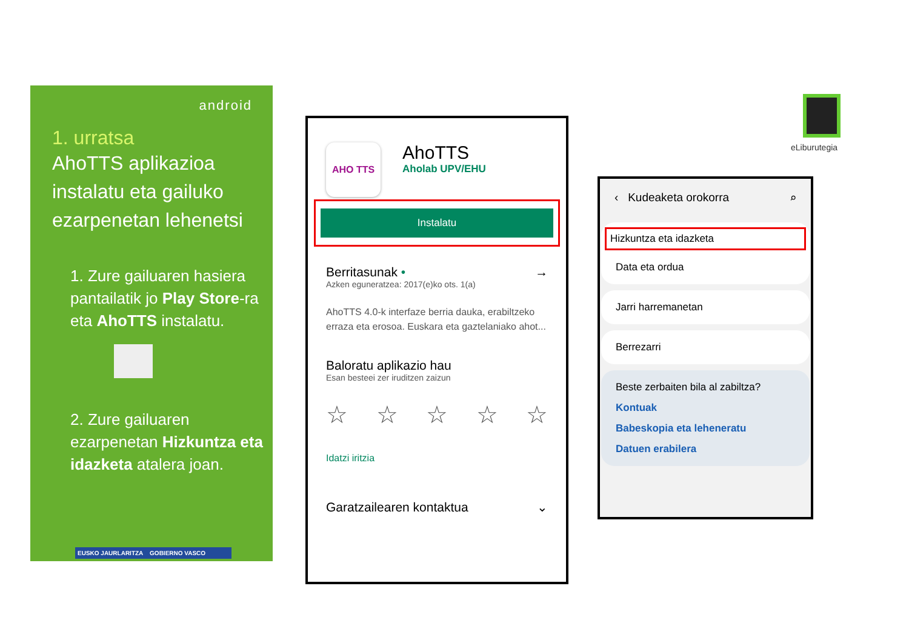android
1. urratsa
AhoTTS aplikazioa instalatu eta gailuko ezarpenetan lehenetsi
1. Zure gailuaren hasiera pantailatik jo Play Store-ra eta AhoTTS instalatu.
2. Zure gailuaren ezarpenetan Hizkuntza eta idazketa atalera joan.
EUSKO JAURLARITZA GOBIERNO VASCO
AHO TTS
AhoTTS
Aholab UPV/EHU
Instalatu
Berritasunak • →
Azken eguneratzea: 2017(e)ko ots. 1(a)
AhoTTS 4.0-k interfaze berria dauka, erabiltzeko erraza eta erosoa. Euskara eta gaztelaniako ahot...
Baloratu aplikazio hau
Esan besteei zer iruditzen zaizun
☆ ☆ ☆ ☆ ☆
Idatzi iritzia
Garatzailearen kontaktua ⌄
‹ Kudeaketa orokorra ⌕
Hizkuntza eta idazketa
Data eta ordua
Jarri harremanetan
Berrezarri
Beste zerbaiten bila al zabiltza?
Kontuak
Babeskopia eta leheneratu
Datuen erabilera
eLiburutegia